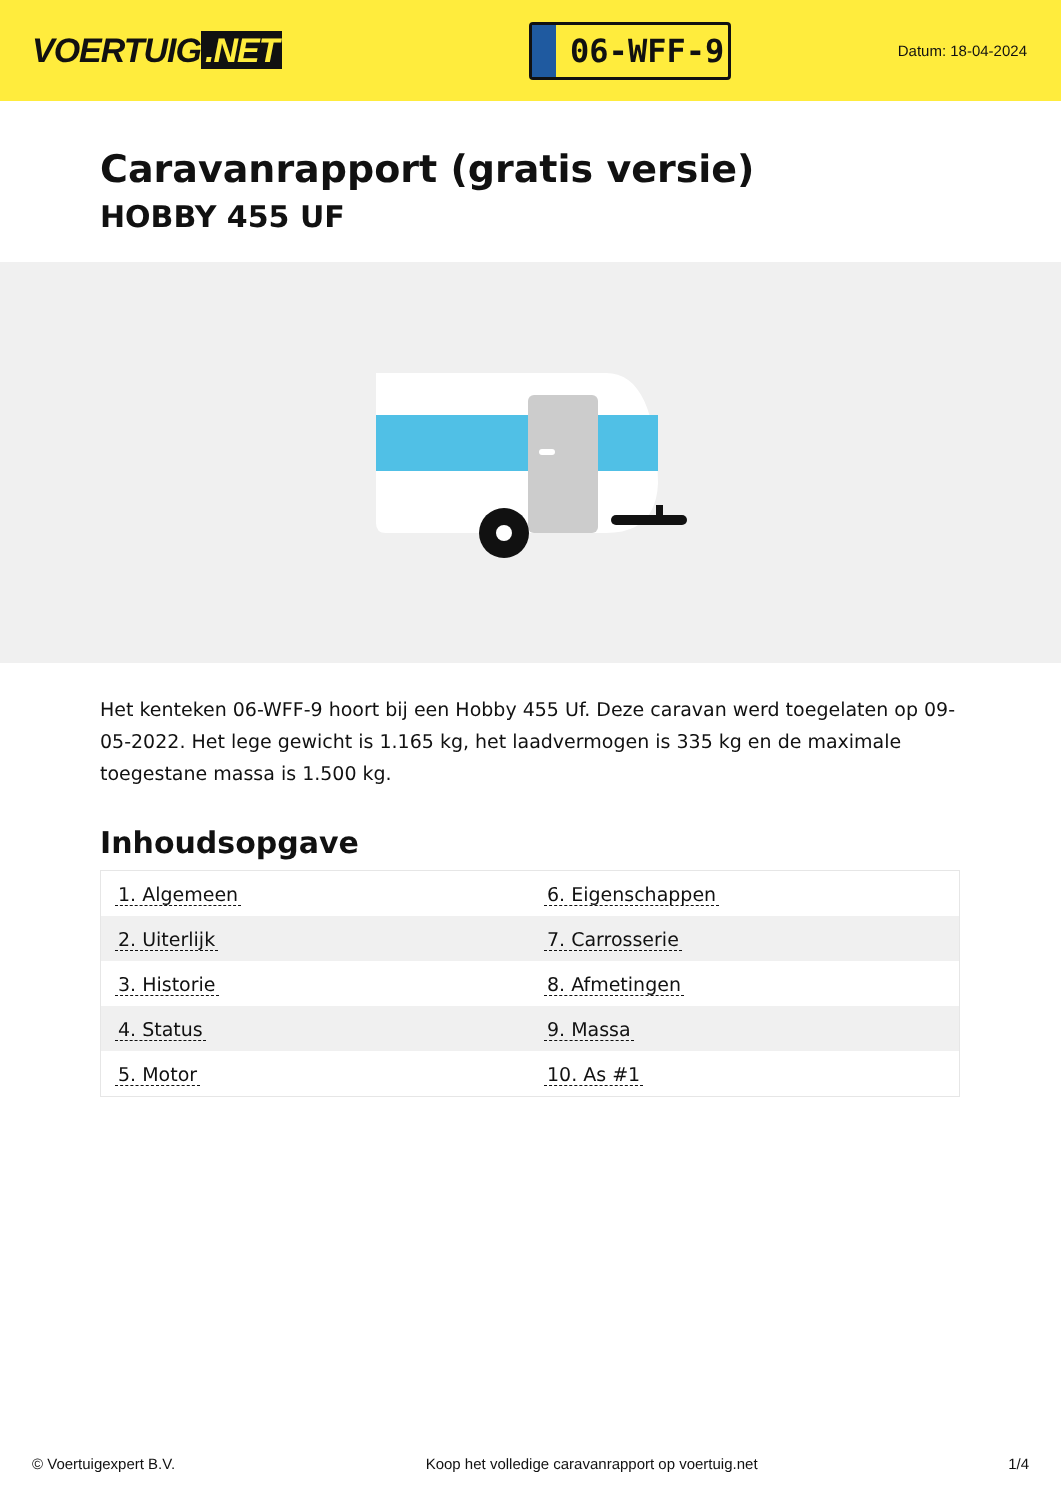VOERTUIG.NET
06-WFF-9
Datum: 18-04-2024
Caravanrapport (gratis versie)
HOBBY 455 UF
Het kenteken 06-WFF-9 hoort bij een Hobby 455 Uf. Deze caravan werd toegelaten op 09-05-2022. Het lege gewicht is 1.165 kg, het laadvermogen is 335 kg en de maximale toegestane massa is 1.500 kg.
Inhoudsopgave
| 1. Algemeen | 6. Eigenschappen |
| 2. Uiterlijk | 7. Carrosserie |
| 3. Historie | 8. Afmetingen |
| 4. Status | 9. Massa |
| 5. Motor | 10. As #1 |
© Voertuigexpert B.V. Koop het volledige caravanrapport op voertuig.net 1/4